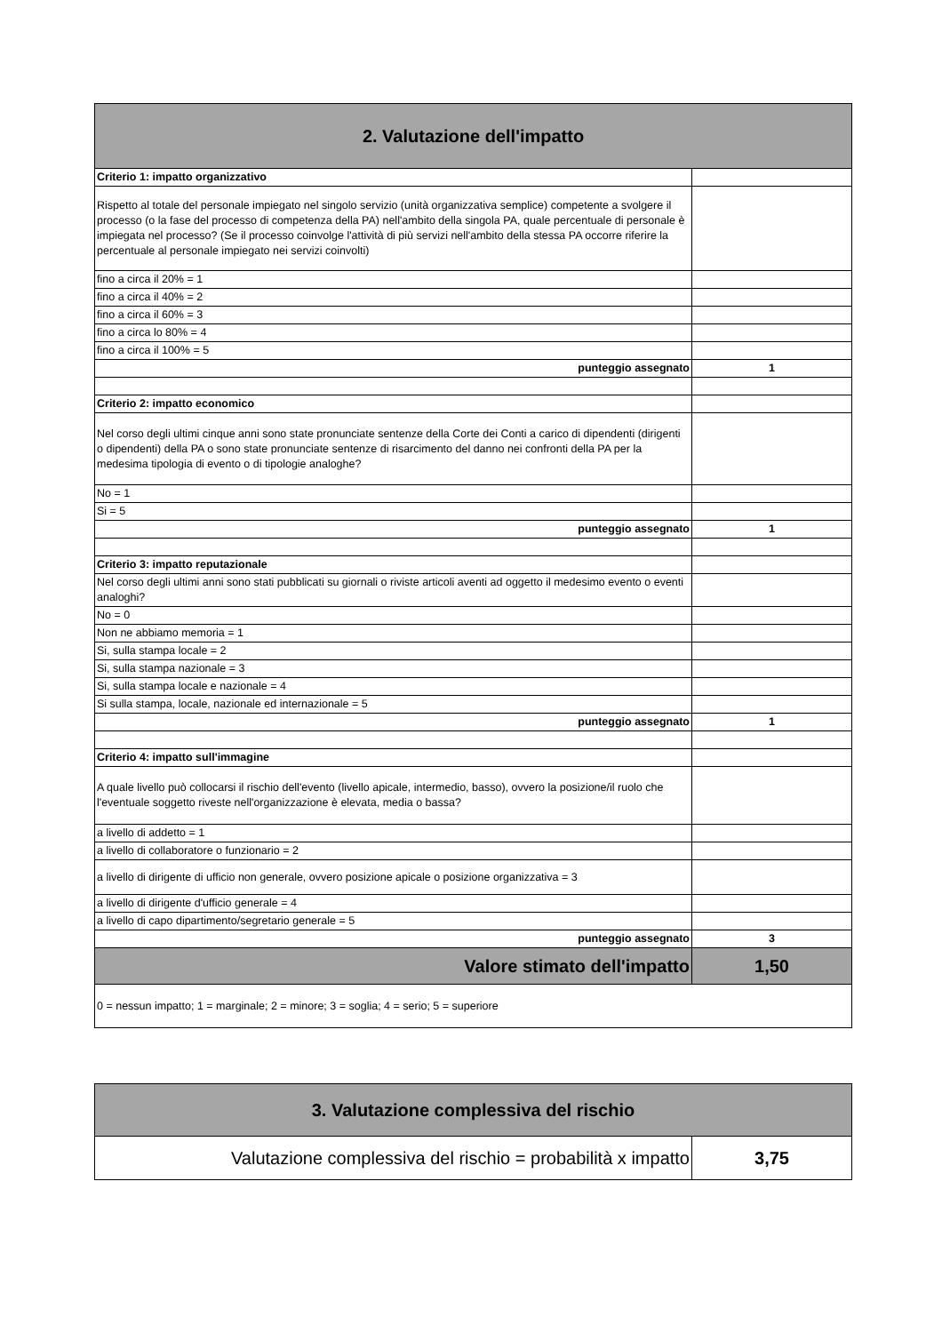| 2. Valutazione dell'impatto | |
| Criterio 1: impatto organizzativo | |
| Rispetto al totale del personale impiegato nel singolo servizio (unità organizzativa semplice) competente a svolgere il processo (o la fase del processo di competenza della PA) nell'ambito della singola PA, quale percentuale di personale è impiegata nel processo? (Se il processo coinvolge l'attività di più servizi nell'ambito della stessa PA occorre riferire la percentuale al personale impiegato nei servizi coinvolti) | |
| fino a circa il 20% = 1 | |
| fino a circa il 40% = 2 | |
| fino a circa il 60% = 3 | |
| fino a circa lo 80% = 4 | |
| fino a circa il 100% = 5 | |
| punteggio assegnato | 1 |
| Criterio 2: impatto economico | |
| Nel corso degli ultimi cinque anni sono state pronunciate sentenze della Corte dei Conti a carico di dipendenti (dirigenti o dipendenti) della PA o sono state pronunciate sentenze di risarcimento del danno nei confronti della PA per la medesima tipologia di evento o di tipologie analoghe? | |
| No = 1 | |
| Si = 5 | |
| punteggio assegnato | 1 |
| Criterio 3: impatto reputazionale | |
| Nel corso degli ultimi anni sono stati pubblicati su giornali o riviste articoli aventi ad oggetto il medesimo evento o eventi analoghi? | |
| No = 0 | |
| Non ne abbiamo memoria = 1 | |
| Si, sulla stampa locale = 2 | |
| Si, sulla stampa nazionale = 3 | |
| Si, sulla stampa locale e nazionale = 4 | |
| Si sulla stampa, locale, nazionale ed internazionale = 5 | |
| punteggio assegnato | 1 |
| Criterio 4: impatto sull'immagine | |
| A quale livello può collocarsi il rischio dell'evento (livello apicale, intermedio, basso), ovvero la posizione/il ruolo che l'eventuale soggetto riveste nell'organizzazione è elevata, media o bassa? | |
| a livello di addetto = 1 | |
| a livello di collaboratore o funzionario = 2 | |
| a livello di dirigente di ufficio non generale, ovvero posizione apicale o posizione organizzativa = 3 | |
| a livello di dirigente d'ufficio generale = 4 | |
| a livello di capo dipartimento/segretario generale = 5 | |
| punteggio assegnato | 3 |
| Valore stimato dell'impatto | 1,50 |
| 0 = nessun impatto; 1 = marginale; 2 = minore; 3 = soglia; 4 = serio; 5 = superiore | |
| 3. Valutazione complessiva del rischio | |
| Valutazione complessiva del rischio = probabilità x impatto | 3,75 |